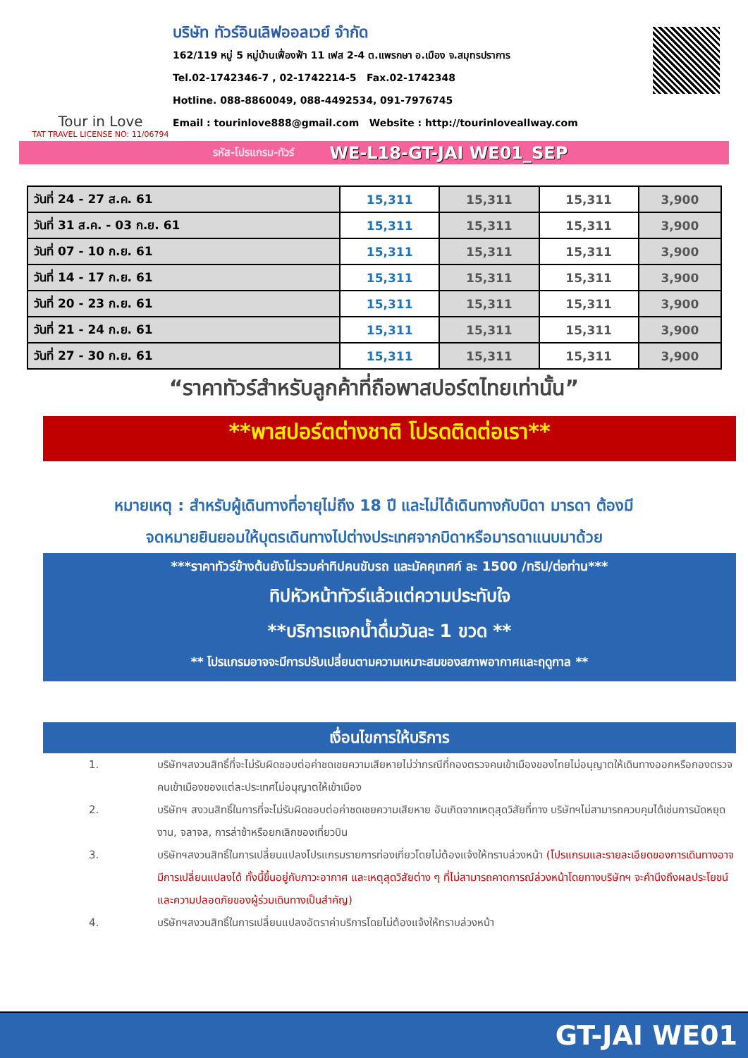Tour in Love
TAT TRAVEL LICENSE NO: 11/06794
บริษัท ทัวร์อินเลิฟออลเวย์ จำกัด
162/119 หมู่ 5 หมู่บ้านเฟื่องฟ้า 11 เฟส 2-4 ต.แพรกษา อ.เมือง จ.สมุทรปราการ
Tel.02-1742346-7 , 02-1742214-5 Fax.02-1742348
Hotline. 088-8860049, 088-4492534, 091-7976745
Email : tourinlove888@gmail.com Website : http://tourinloveallway.com
รหัส-โปรแกรม-ทัวร์ WE-L18-GT-JAI WE01_SEP
| วันที่ 24 - 27 ส.ค. 61 | 15,311 | 15,311 | 15,311 | 3,900 |
| วันที่ 31 ส.ค. - 03 ก.ย. 61 | 15,311 | 15,311 | 15,311 | 3,900 |
| วันที่ 07 - 10 ก.ย. 61 | 15,311 | 15,311 | 15,311 | 3,900 |
| วันที่ 14 - 17 ก.ย. 61 | 15,311 | 15,311 | 15,311 | 3,900 |
| วันที่ 20 - 23 ก.ย. 61 | 15,311 | 15,311 | 15,311 | 3,900 |
| วันที่ 21 - 24 ก.ย. 61 | 15,311 | 15,311 | 15,311 | 3,900 |
| วันที่ 27 - 30 ก.ย. 61 | 15,311 | 15,311 | 15,311 | 3,900 |
“ราคาทัวร์สำหรับลูกค้าที่ถือพาสปอร์ตไทยเท่านั้น”
**พาสปอร์ตต่างชาติ โปรดติดต่อเรา**
หมายเหตุ : สำหรับผู้เดินทางที่อายุไม่ถึง 18 ปี และไม่ได้เดินทางกับบิดา มารดา ต้องมี
จดหมายยินยอมให้บุตรเดินทางไปต่างประเทศจากบิดาหรือมารดาแนบมาด้วย
***ราคาทัวร์ข้างต้นยังไม่รวมค่าทิปคนขับรถ และมัคคุเทศก์ ละ 1500 /ทริป/ต่อท่าน***
ทิปหัวหน้าทัวร์แล้วแต่ความประทับใจ
**บริการแจกน้ำดื่มวันละ 1 ขวด **
** โปรแกรมอาจจะมีการปรับเปลี่ยนตามความเหมาะสมของสภาพอากาศและฤดูกาล **
เงื่อนไขการให้บริการ
1. บริษัทฯสงวนสิทธิ์ที่จะไม่รับผิดชอบต่อค่าชดเชยความเสียหายไม่ว่ากรณีที่กองตรวจคนเข้าเมืองของไทยไม่อนุญาตให้เดินทางออกหรือกองตรวจคนเข้าเมืองของแต่ละประเทศไม่อนุญาตให้เข้าเมือง
2. บริษัทฯ สงวนสิทธิ์ในการที่จะไม่รับผิดชอบต่อค่าชดเชยความเสียหาย อันเกิดจากเหตุสุดวิสัยที่ทาง บริษัทฯไม่สามารถควบคุมได้เช่นการนัดหยุดงาน, จลาจล, การล่าช้าหรือยกเลิกของเที่ยวบิน
3. บริษัทฯสงวนสิทธิ์ในการเปลี่ยนแปลงโปรแกรมรายการท่องเที่ยวโดยไม่ต้องแจ้งให้ทราบล่วงหน้า (โปรแกรมและรายละเอียดของการเดินทางอาจมีการเปลี่ยนแปลงได้ ทั้งนี้ขึ้นอยู่กับภาวะอากาศ และเหตุสุดวิสัยต่าง ๆ ที่ไม่สามารถคาดการณ์ล่วงหน้าโดยทางบริษัทฯ จะคำนึงถึงผลประโยชน์และความปลอดภัยของผู้ร่วมเดินทางเป็นสำคัญ)
4. บริษัทฯสงวนสิทธิ์ในการเปลี่ยนแปลงอัตราค่าบริการโดยไม่ต้องแจ้งให้ทราบล่วงหน้า
GT-JAI WE01